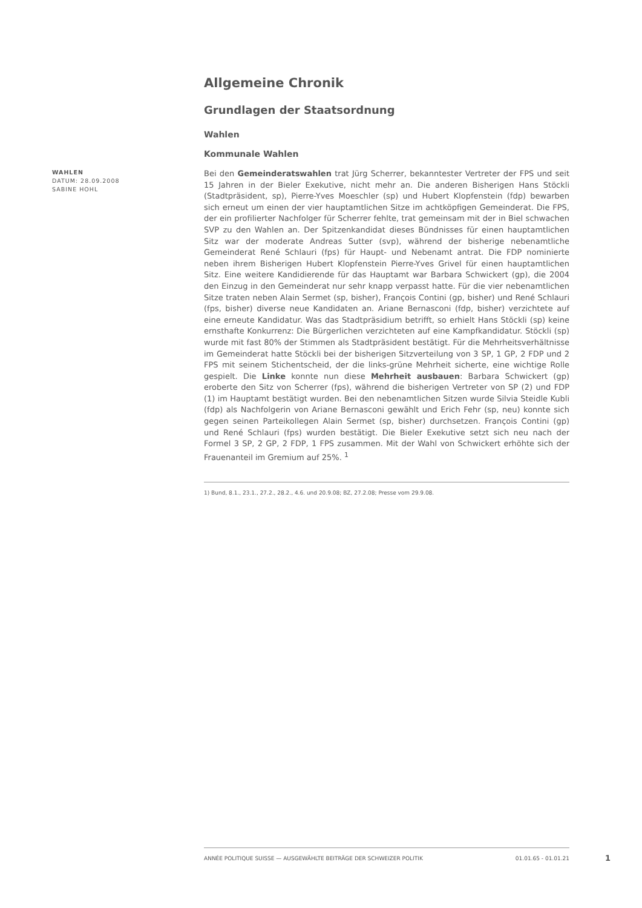Allgemeine Chronik
Grundlagen der Staatsordnung
Wahlen
Kommunale Wahlen
WAHLEN
DATUM: 28.09.2008
SABINE HOHL
Bei den Gemeinderatswahlen trat Jürg Scherrer, bekanntester Vertreter der FPS und seit 15 Jahren in der Bieler Exekutive, nicht mehr an. Die anderen Bisherigen Hans Stöckli (Stadtpräsident, sp), Pierre-Yves Moeschler (sp) und Hubert Klopfenstein (fdp) bewarben sich erneut um einen der vier hauptamtlichen Sitze im achtköpfigen Gemeinderat. Die FPS, der ein profilierter Nachfolger für Scherrer fehlte, trat gemeinsam mit der in Biel schwachen SVP zu den Wahlen an. Der Spitzenkandidat dieses Bündnisses für einen hauptamtlichen Sitz war der moderate Andreas Sutter (svp), während der bisherige nebenamtliche Gemeinderat René Schlauri (fps) für Haupt- und Nebenamt antrat. Die FDP nominierte neben ihrem Bisherigen Hubert Klopfenstein Pierre-Yves Grivel für einen hauptamtlichen Sitz. Eine weitere Kandidierende für das Hauptamt war Barbara Schwickert (gp), die 2004 den Einzug in den Gemeinderat nur sehr knapp verpasst hatte. Für die vier nebenamtlichen Sitze traten neben Alain Sermet (sp, bisher), François Contini (gp, bisher) und René Schlauri (fps, bisher) diverse neue Kandidaten an. Ariane Bernasconi (fdp, bisher) verzichtete auf eine erneute Kandidatur. Was das Stadtpräsidium betrifft, so erhielt Hans Stöckli (sp) keine ernsthafte Konkurrenz: Die Bürgerlichen verzichteten auf eine Kampfkandidatur. Stöckli (sp) wurde mit fast 80% der Stimmen als Stadtpräsident bestätigt. Für die Mehrheitsverhältnisse im Gemeinderat hatte Stöckli bei der bisherigen Sitzverteilung von 3 SP, 1 GP, 2 FDP und 2 FPS mit seinem Stichentscheid, der die links-grüne Mehrheit sicherte, eine wichtige Rolle gespielt. Die Linke konnte nun diese Mehrheit ausbauen: Barbara Schwickert (gp) eroberte den Sitz von Scherrer (fps), während die bisherigen Vertreter von SP (2) und FDP (1) im Hauptamt bestätigt wurden. Bei den nebenamtlichen Sitzen wurde Silvia Steidle Kubli (fdp) als Nachfolgerin von Ariane Bernasconi gewählt und Erich Fehr (sp, neu) konnte sich gegen seinen Parteikollegen Alain Sermet (sp, bisher) durchsetzen. François Contini (gp) und René Schlauri (fps) wurden bestätigt. Die Bieler Exekutive setzt sich neu nach der Formel 3 SP, 2 GP, 2 FDP, 1 FPS zusammen. Mit der Wahl von Schwickert erhöhte sich der Frauenanteil im Gremium auf 25%. <sup>1</sup>
1) Bund, 8.1., 23.1., 27.2., 28.2., 4.6. und 20.9.08; BZ, 27.2.08; Presse vom 29.9.08.
ANNÉE POLITIQUE SUISSE — AUSGEWÄHLTE BEITRÄGE DER SCHWEIZER POLITIK 01.01.65 - 01.01.21
1